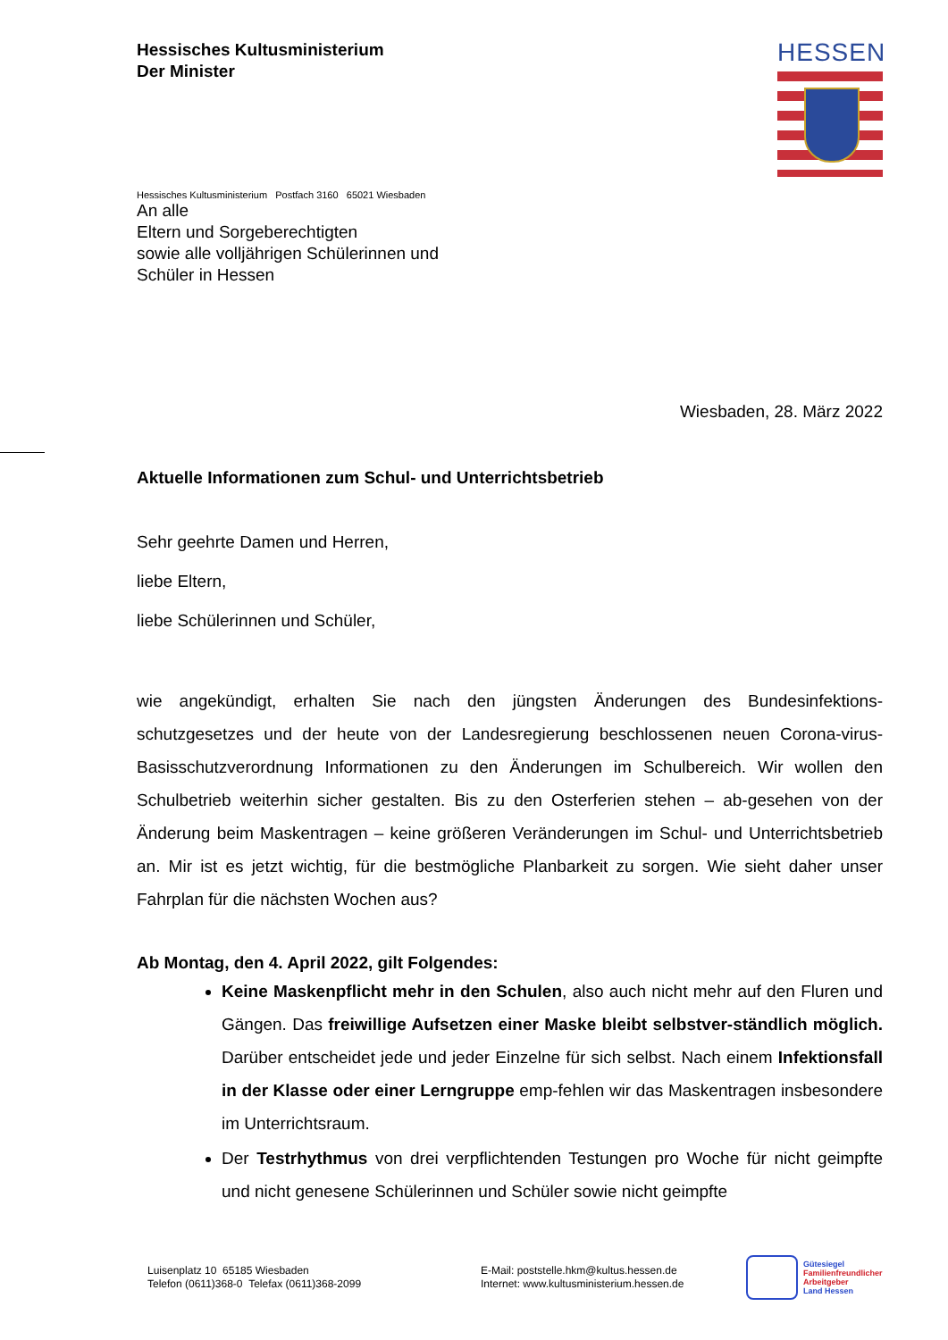Hessisches Kultusministerium
Der Minister
HESSEN
Hessisches Kultusministerium Postfach 3160 65021 Wiesbaden
An alle
Eltern und Sorgeberechtigten
sowie alle volljährigen Schülerinnen und
Schüler in Hessen
Wiesbaden, 28. März 2022
Aktuelle Informationen zum Schul- und Unterrichtsbetrieb
Sehr geehrte Damen und Herren,
liebe Eltern,
liebe Schülerinnen und Schüler,
wie angekündigt, erhalten Sie nach den jüngsten Änderungen des Bundesinfektions-schutzgesetzes und der heute von der Landesregierung beschlossenen neuen Corona-virus-Basisschutzverordnung Informationen zu den Änderungen im Schulbereich. Wir wollen den Schulbetrieb weiterhin sicher gestalten. Bis zu den Osterferien stehen – ab-gesehen von der Änderung beim Maskentragen – keine größeren Veränderungen im Schul- und Unterrichtsbetrieb an. Mir ist es jetzt wichtig, für die bestmögliche Planbarkeit zu sorgen. Wie sieht daher unser Fahrplan für die nächsten Wochen aus?
Ab Montag, den 4. April 2022, gilt Folgendes:
Keine Maskenpflicht mehr in den Schulen, also auch nicht mehr auf den Fluren und Gängen. Das freiwillige Aufsetzen einer Maske bleibt selbstver-ständlich möglich. Darüber entscheidet jede und jeder Einzelne für sich selbst. Nach einem Infektionsfall in der Klasse oder einer Lerngruppe emp-fehlen wir das Maskentragen insbesondere im Unterrichtsraum.
Der Testrhythmus von drei verpflichtenden Testungen pro Woche für nicht geimpfte und nicht genesene Schülerinnen und Schüler sowie nicht geimpfte
Luisenplatz 10 65185 Wiesbaden
Telefon (0611)368-0 Telefax (0611)368-2099
E-Mail: poststelle.hkm@kultus.hessen.de
Internet: www.kultusministerium.hessen.de
Gütesiegel
Familienfreundlicher
Arbeitgeber
Land Hessen